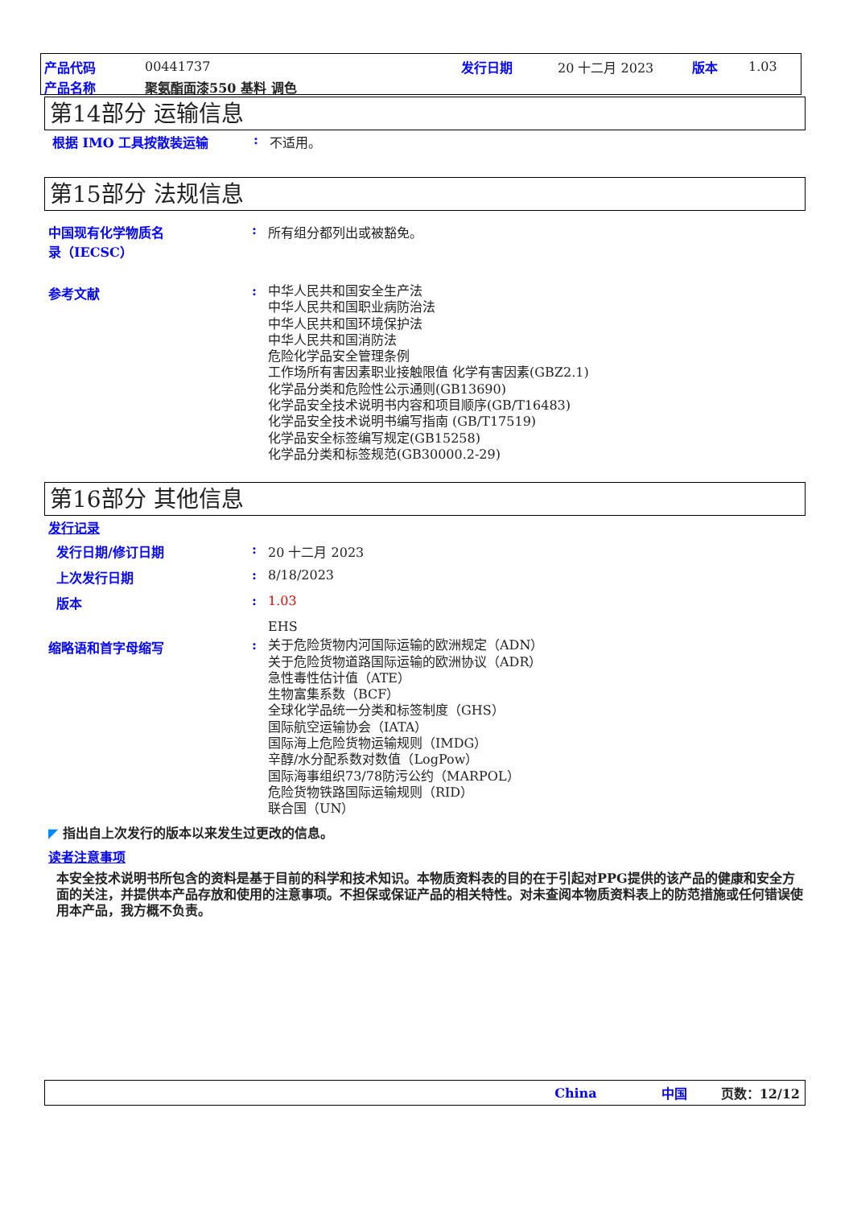产品代码 00441737 发行日期 20 十二月 2023 版本 1.03
产品名称 聚氨酯面漆550 基料 调色
第14部分 运输信息
根据 IMO 工具按散装运输: 不适用。
第15部分 法规信息
中国现有化学物质名
录（IECSC）: 所有组分都列出或被豁免。
参考文献: 中华人民共和国安全生产法
中华人民共和国职业病防治法
中华人民共和国环境保护法
中华人民共和国消防法
危险化学品安全管理条例
工作场所有害因素职业接触限值 化学有害因素(GBZ2.1)
化学品分类和危险性公示通则(GB13690)
化学品安全技术说明书内容和项目顺序(GB/T16483)
化学品安全技术说明书编写指南 (GB/T17519)
化学品安全标签编写规定(GB15258)
化学品分类和标签规范(GB30000.2-29)
第16部分 其他信息
发行记录
发行日期/修订日期: 20 十二月 2023
上次发行日期: 8/18/2023
版本: 1.03
EHS
缩略语和首字母缩写: 关于危险货物内河国际运输的欧洲规定（ADN）
关于危险货物道路国际运输的欧洲协议（ADR）
急性毒性估计值（ATE）
生物富集系数（BCF）
全球化学品统一分类和标签制度（GHS）
国际航空运输协会（IATA）
国际海上危险货物运输规则（IMDG）
辛醇/水分配系数对数值（LogPow）
国际海事组织73/78防污公约（MARPOL）
危险货物铁路国际运输规则（RID）
联合国（UN）
◤ 指出自上次发行的版本以来发生过更改的信息。
读者注意事项
本安全技术说明书所包含的资料是基于目前的科学和技术知识。本物质资料表的目的在于引起对PPG提供的该产品的健康和安全方面的关注，并提供本产品存放和使用的注意事项。不担保或保证产品的相关特性。对未查阅本物质资料表上的防范措施或任何错误使用本产品，我方概不负责。
China 中国 页数：12/12